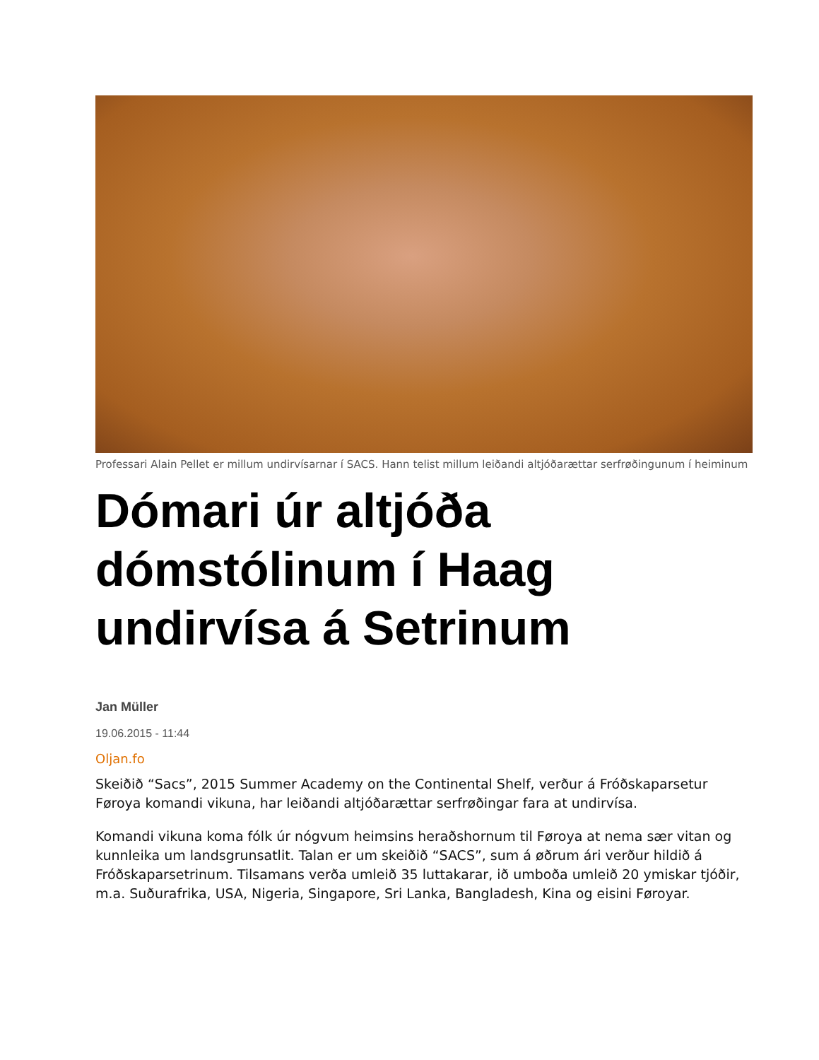Professari Alain Pellet er millum undirvísarnar í SACS. Hann telist millum leiðandi altjóðarættar serfrøðingunum í heiminum
Dómari úr altjóða dómstólinum í Haag undirvísa á Setrinum
Jan Müller
19.06.2015 - 11:44
Oljan.fo
Skeiðið “Sacs”, 2015 Summer Academy on the Continental Shelf, verður á Fróðskaparsetur Føroya komandi vikuna, har leiðandi altjóðarættar serfrøðingar fara at undirvísa.
Komandi vikuna koma fólk úr nógvum heimsins heraðshornum til Føroya at nema sær vitan og kunnleika um landsgrunsatlit. Talan er um skeiðið “SACS”, sum á øðrum ári verður hildið á Fróðskaparsetrinum. Tilsamans verða umleið 35 luttakarar, ið umboða umleið 20 ymiskar tjóðir, m.a. Suðurafrika, USA, Nigeria, Singapore, Sri Lanka, Bangladesh, Kina og eisini Føroyar.